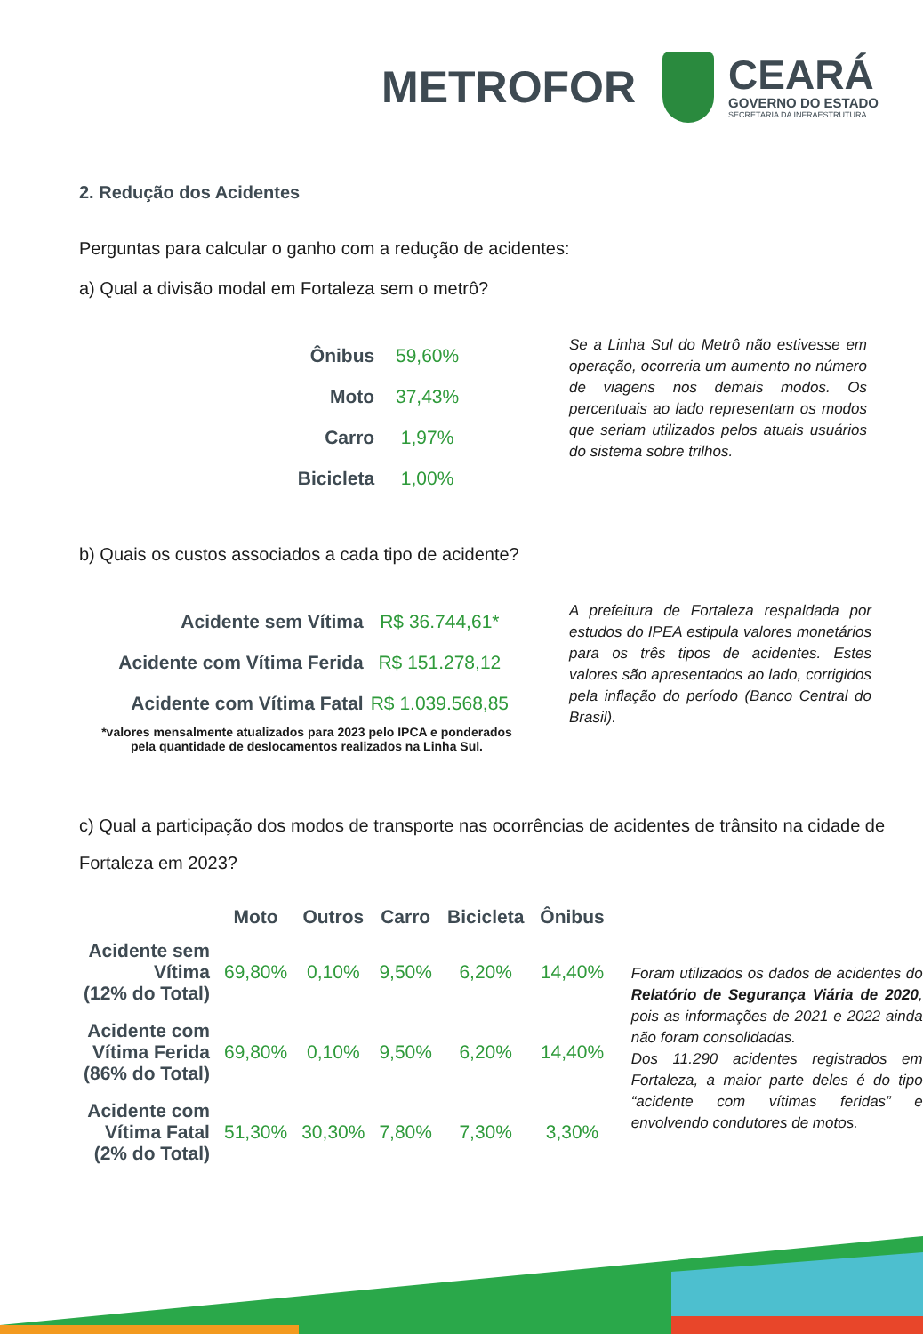METROFOR
CEARÁ
GOVERNO DO ESTADO
SECRETARIA DA INFRAESTRUTURA
2. Redução dos Acidentes
Perguntas para calcular o ganho com a redução de acidentes:
a) Qual a divisão modal em Fortaleza sem o metrô?
| Ônibus | 59,60% |
| Moto | 37,43% |
| Carro | 1,97% |
| Bicicleta | 1,00% |
Se a Linha Sul do Metrô não estivesse em operação, ocorreria um aumento no número de viagens nos demais modos. Os percentuais ao lado representam os modos que seriam utilizados pelos atuais usuários do sistema sobre trilhos.
b) Quais os custos associados a cada tipo de acidente?
| Acidente sem Vítima | R$ 36.744,61* |
| Acidente com Vítima Ferida | R$ 151.278,12 |
| Acidente com Vítima Fatal | R$ 1.039.568,85 |
*valores mensalmente atualizados para 2023 pelo IPCA e ponderados pela quantidade de deslocamentos realizados na Linha Sul.
A prefeitura de Fortaleza respaldada por estudos do IPEA estipula valores monetários para os três tipos de acidentes. Estes valores são apresentados ao lado, corrigidos pela inflação do período (Banco Central do Brasil).
c) Qual a participação dos modos de transporte nas ocorrências de acidentes de trânsito na cidade de Fortaleza em 2023?
| | Moto | Outros | Carro | Bicicleta | Ônibus |
| --- | --- | --- | --- | --- | --- |
| Acidente sem Vítima (12% do Total) | 69,80% | 0,10% | 9,50% | 6,20% | 14,40% |
| Acidente com Vítima Ferida (86% do Total) | 69,80% | 0,10% | 9,50% | 6,20% | 14,40% |
| Acidente com Vítima Fatal (2% do Total) | 51,30% | 30,30% | 7,80% | 7,30% | 3,30% |
Foram utilizados os dados de acidentes do Relatório de Segurança Viária de 2020, pois as informações de 2021 e 2022 ainda não foram consolidadas.
Dos 11.290 acidentes registrados em Fortaleza, a maior parte deles é do tipo “acidente com vítimas feridas” e envolvendo condutores de motos.